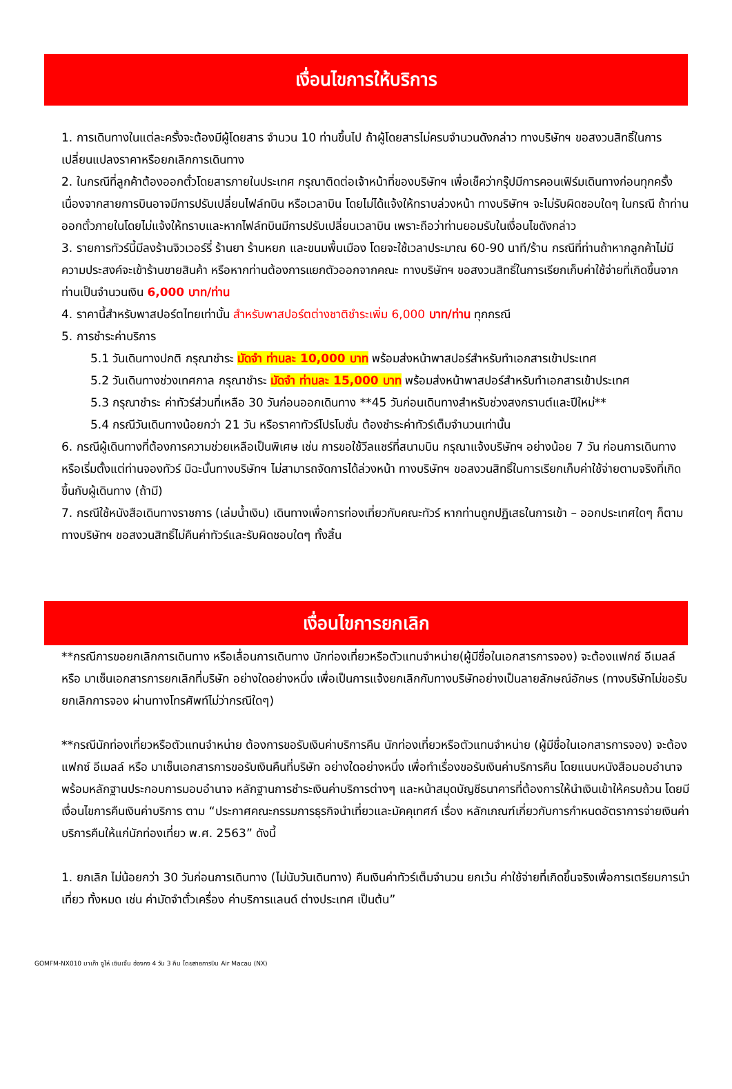เงื่อนไขการให้บริการ
1. การเดินทางในแต่ละครั้งจะต้องมีผู้โดยสาร จำนวน 10 ท่านขึ้นไป ถ้าผู้โดยสารไม่ครบจำนวนดังกล่าว ทางบริษัทฯ ขอสงวนสิทธิ์ในการเปลี่ยนแปลงราคาหรือยกเลิกการเดินทาง
2. ในกรณีที่ลูกค้าต้องออกตั๋วโดยสารภายในประเทศ กรุณาติดต่อเจ้าหน้าที่ของบริษัทฯ เพื่อเช็คว่ากรุ๊ปมีการคอนเฟิร์มเดินทางก่อนทุกครั้ง เนื่องจากสายการบินอาจมีการปรับเปลี่ยนไฟล์ทบิน หรือเวลาบิน โดยไม่ได้แจ้งให้ทราบล่วงหน้า ทางบริษัทฯ จะไม่รับผิดชอบใดๆ ในกรณี ถ้าท่านออกตั๋วภายในโดยไม่แจ้งให้ทราบและหากไฟล์ทบินมีการปรับเปลี่ยนเวลาบิน เพราะถือว่าท่านยอมรับในเงื่อนไขดังกล่าว
3. รายการทัวร์นี้มีลงร้านจิวเวอร์รี่ ร้านยา ร้านหยก และขนมพื้นเมือง โดยจะใช้เวลาประมาณ 60-90 นาที/ร้าน กรณีที่ท่านถ้าหากลูกค้าไม่มีความประสงค์จะเข้าร้านขายสินค้า หรือหากท่านต้องการแยกตัวออกจากคณะ ทางบริษัทฯ ขอสงวนสิทธิ์ในการเรียกเก็บค่าใช้จ่ายที่เกิดขึ้นจากท่านเป็นจำนวนเงิน 6,000 บาท/ท่าน
4. ราคานี้สำหรับพาสปอร์ตไทยเท่านั้น สำหรับพาสปอร์ตต่างชาติชำระเพิ่ม 6,000 บาท/ท่าน ทุกกรณี
5. การชำระค่าบริการ
5.1 วันเดินทางปกติ กรุณาชำระ มัดจำ ท่านละ 10,000 บาท พร้อมส่งหน้าพาสปอร์สำหรับทำเอกสารเข้าประเทศ
5.2 วันเดินทางช่วงเทศกาล กรุณาชำระ มัดจำ ท่านละ 15,000 บาท พร้อมส่งหน้าพาสปอร์สำหรับทำเอกสารเข้าประเทศ
5.3 กรุณาชำระ ค่าทัวร์ส่วนที่เหลือ 30 วันก่อนออกเดินทาง **45 วันก่อนเดินทางสำหรับช่วงสงกรานต์และปีใหม่**
5.4 กรณีวันเดินทางน้อยกว่า 21 วัน หรือราคาทัวร์โปรโมชั่น ต้องชำระค่าทัวร์เต็มจำนวนเท่านั้น
6. กรณีผู้เดินทางที่ต้องการความช่วยเหลือเป็นพิเศษ เช่น การขอใช้วีลแชร์ที่สนามบิน กรุณาแจ้งบริษัทฯ อย่างน้อย 7 วัน ก่อนการเดินทาง หรือเริ่มตั้งแต่ท่านจองทัวร์ มิฉะนั้นทางบริษัทฯ ไม่สามารถจัดการได้ล่วงหน้า ทางบริษัทฯ ขอสงวนสิทธิ์ในการเรียกเก็บค่าใช้จ่ายตามจริงที่เกิดขึ้นกับผู้เดินทาง (ถ้ามี)
7. กรณีใช้หนังสือเดินทางราชการ (เล่มน้ำเงิน) เดินทางเพื่อการท่องเที่ยวกับคณะทัวร์ หากท่านถูกปฏิเสธในการเข้า – ออกประเทศใดๆ ก็ตาม ทางบริษัทฯ ขอสงวนสิทธิ์ไม่คืนค่าทัวร์และรับผิดชอบใดๆ ทั้งสิ้น
เงื่อนไขการยกเลิก
**กรณีการขอยกเลิกการเดินทาง หรือเลื่อนการเดินทาง นักท่องเที่ยวหรือตัวแทนจำหน่าย(ผู้มีชื่อในเอกสารการจอง) จะต้องแฟกซ์ อีเมลล์ หรือ มาเซ็นเอกสารการยกเลิกที่บริษัท อย่างใดอย่างหนึ่ง เพื่อเป็นการแจ้งยกเลิกกับทางบริษัทอย่างเป็นลายลักษณ์อักษร (ทางบริษัทไม่ขอรับยกเลิกการจอง ผ่านทางโทรศัพท์ไม่ว่ากรณีใดๆ)
**กรณีนักท่องเที่ยวหรือตัวแทนจำหน่าย ต้องการขอรับเงินค่าบริการคืน นักท่องเที่ยวหรือตัวแทนจำหน่าย (ผู้มีชื่อในเอกสารการจอง) จะต้องแฟกซ์ อีเมลล์ หรือ มาเซ็นเอกสารการขอรับเงินคืนที่บริษัท อย่างใดอย่างหนึ่ง เพื่อทำเรื่องขอรับเงินค่าบริการคืน โดยแนบหนังสือมอบอำนาจพร้อมหลักฐานประกอบการมอบอำนาจ หลักฐานการชำระเงินค่าบริการต่างๆ และหน้าสมุดบัญชีธนาคารที่ต้องการให้นำเงินเข้าให้ครบถ้วน โดยมีเงื่อนไขการคืนเงินค่าบริการ ตาม “ประกาศคณะกรรมการธุรกิจนำเที่ยวและมัคคุเทศก์ เรื่อง หลักเกณฑ์เกี่ยวกับการกำหนดอัตราการจ่ายเงินค่าบริการคืนให้แก่นักท่องเที่ยว พ.ศ. 2563” ดังนี้
1. ยกเลิก ไม่น้อยกว่า 30 วันก่อนการเดินทาง (ไม่นับวันเดินทาง) คืนเงินค่าทัวร์เต็มจำนวน ยกเว้น ค่าใช้จ่ายที่เกิดขึ้นจริงเพื่อการเตรียมการนำเที่ยว ทั้งหมด เช่น ค่ามัดจำตั๋วเครื่อง ค่าบริการแลนด์ ต่างประเทศ เป็นต้น”
GOMFM-NX010 มาเก๊า จูไห่ เซินเจิ้น ฮ่องกง 4 วัน 3 คืน โดยสายการบิน Air Macau (NX)